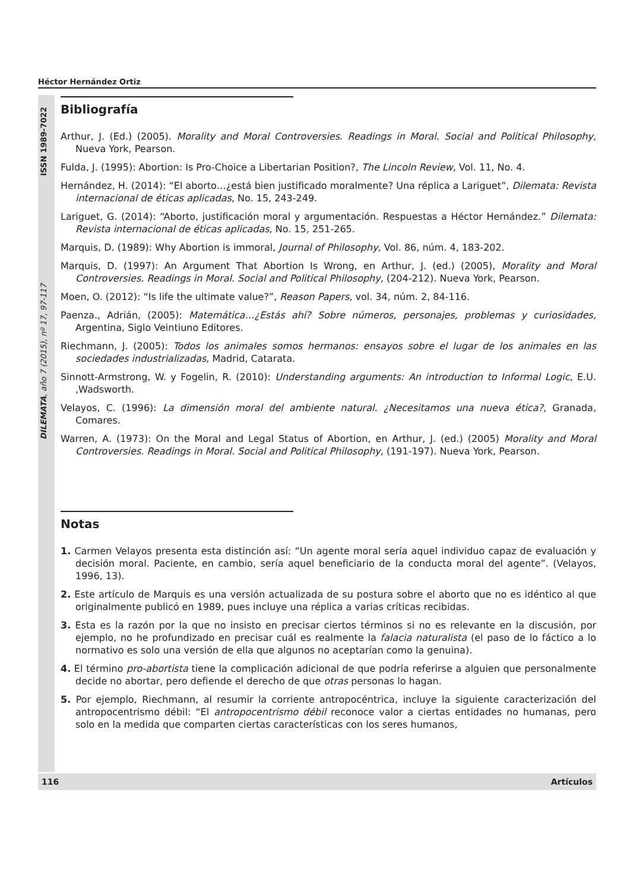Héctor Hernández Ortiz
DILEMATA, año 7 (2015), nº 17, 97-117 ISSN 1989-7022
Bibliografía
Arthur, J. (Ed.) (2005). Morality and Moral Controversies. Readings in Moral. Social and Political Philosophy, Nueva York, Pearson.
Fulda, J. (1995): Abortion: Is Pro-Choice a Libertarian Position?, The Lincoln Review, Vol. 11, No. 4.
Hernández, H. (2014): “El aborto…¿está bien justificado moralmente? Una réplica a Lariguet”, Dilemata: Revista internacional de éticas aplicadas, No. 15, 243-249.
Lariguet, G. (2014): “Aborto, justificación moral y argumentación. Respuestas a Héctor Hernández.” Dilemata: Revista internacional de éticas aplicadas, No. 15, 251-265.
Marquis, D. (1989): Why Abortion is immoral, Journal of Philosophy, Vol. 86, núm. 4, 183-202.
Marquis, D. (1997): An Argument That Abortion Is Wrong, en Arthur, J. (ed.) (2005), Morality and Moral Controversies. Readings in Moral. Social and Political Philosophy, (204-212). Nueva York, Pearson.
Moen, O. (2012): “Is life the ultimate value?”, Reason Papers, vol. 34, núm. 2, 84-116.
Paenza., Adrián, (2005): Matemática…¿Estás ahí? Sobre números, personajes, problemas y curiosidades, Argentina, Siglo Veintiuno Editores.
Riechmann, J. (2005): Todos los animales somos hermanos: ensayos sobre el lugar de los animales en las sociedades industrializadas, Madrid, Catarata.
Sinnott-Armstrong, W. y Fogelin, R. (2010): Understanding arguments: An introduction to Informal Logic, E.U. ,Wadsworth.
Velayos, C. (1996): La dimensión moral del ambiente natural. ¿Necesitamos una nueva ética?, Granada, Comares.
Warren, A. (1973): On the Moral and Legal Status of Abortion, en Arthur, J. (ed.) (2005) Morality and Moral Controversies. Readings in Moral. Social and Political Philosophy, (191-197). Nueva York, Pearson.
Notas
1. Carmen Velayos presenta esta distinción así: “Un agente moral sería aquel individuo capaz de evaluación y decisión moral. Paciente, en cambio, sería aquel beneficiario de la conducta moral del agente”. (Velayos, 1996, 13).
2. Este artículo de Marquis es una versión actualizada de su postura sobre el aborto que no es idéntico al que originalmente publicó en 1989, pues incluye una réplica a varias críticas recibidas.
3. Esta es la razón por la que no insisto en precisar ciertos términos si no es relevante en la discusión, por ejemplo, no he profundizado en precisar cuál es realmente la falacia naturalista (el paso de lo fáctico a lo normativo es solo una versión de ella que algunos no aceptarían como la genuina).
4. El término pro-abortista tiene la complicación adicional de que podría referirse a alguien que personalmente decide no abortar, pero defiende el derecho de que otras personas lo hagan.
5. Por ejemplo, Riechmann, al resumir la corriente antropocéntrica, incluye la siguiente caracterización del antropocentrismo débil: “El antropocentrismo débil reconoce valor a ciertas entidades no humanas, pero solo en la medida que comparten ciertas características con los seres humanos,
116 Artículos